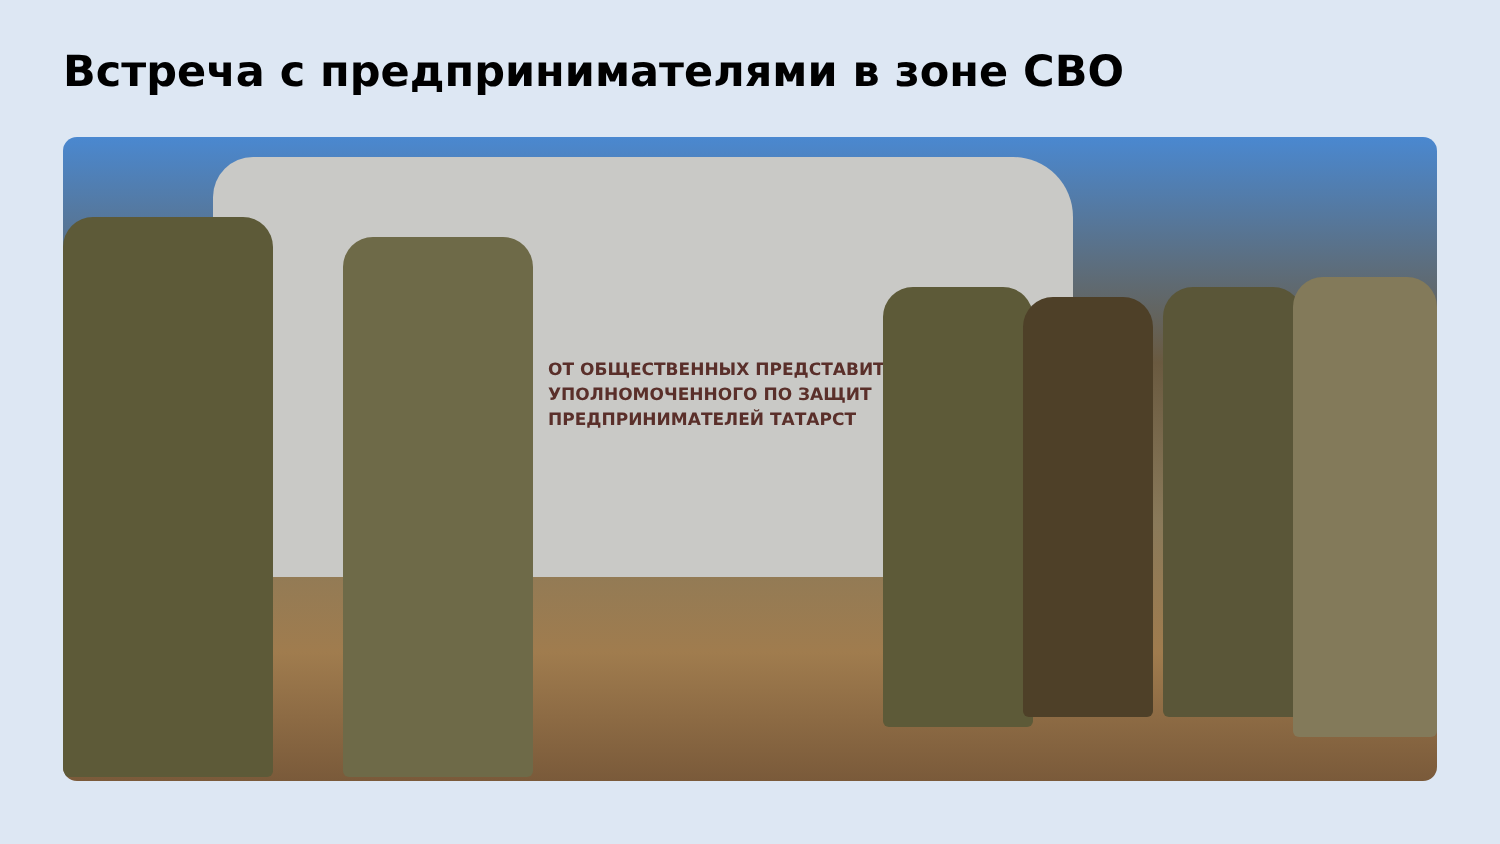Встреча с предпринимателями в зоне СВО
ОТ ОБЩЕСТВЕННЫХ ПРЕДСТАВИТ
УПОЛНОМОЧЕННОГО ПО ЗАЩИТ
ПРЕДПРИНИМАТЕЛЕЙ ТАТАРСТ